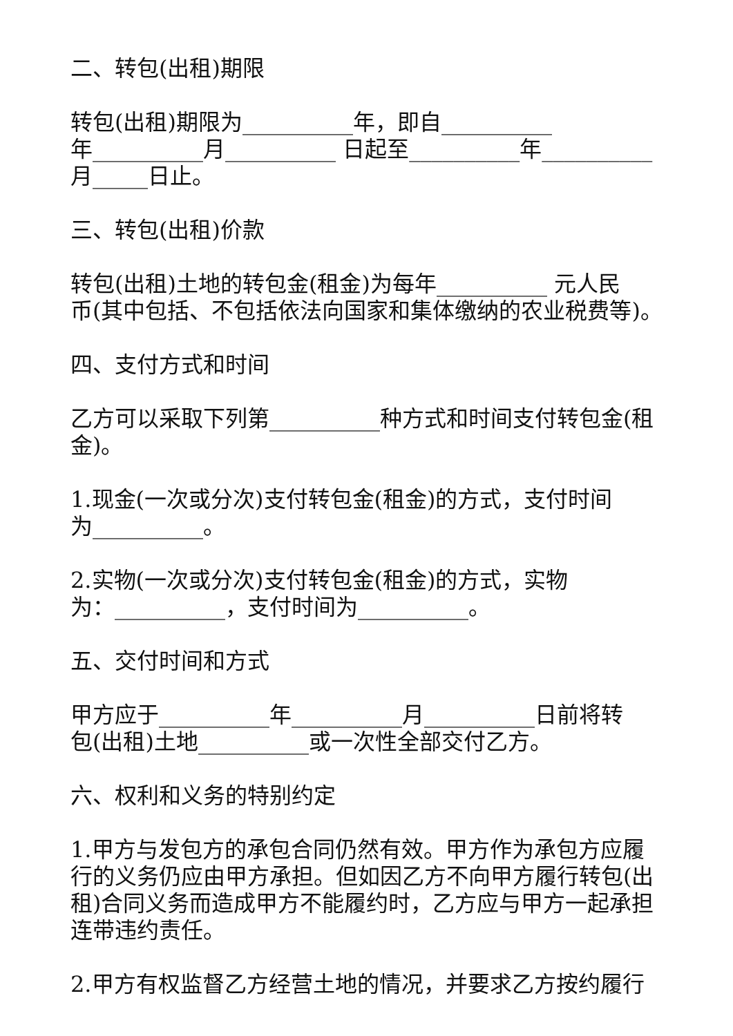二、转包(出租)期限
转包(出租)期限为__________年，即自__________
年__________月__________ 日起至__________年__________
月_____日止。
三、转包(出租)价款
转包(出租)土地的转包金(租金)为每年__________ 元人民
币(其中包括、不包括依法向国家和集体缴纳的农业税费等)。
四、支付方式和时间
乙方可以采取下列第__________种方式和时间支付转包金(租
金)。
1.现金(一次或分次)支付转包金(租金)的方式，支付时间
为__________。
2.实物(一次或分次)支付转包金(租金)的方式，实物
为：__________，支付时间为__________。
五、交付时间和方式
甲方应于__________年__________月__________日前将转
包(出租)土地__________或一次性全部交付乙方。
六、权利和义务的特别约定
1.甲方与发包方的承包合同仍然有效。甲方作为承包方应履
行的义务仍应由甲方承担。但如因乙方不向甲方履行转包(出
租)合同义务而造成甲方不能履约时，乙方应与甲方一起承担
连带违约责任。
2.甲方有权监督乙方经营土地的情况，并要求乙方按约履行